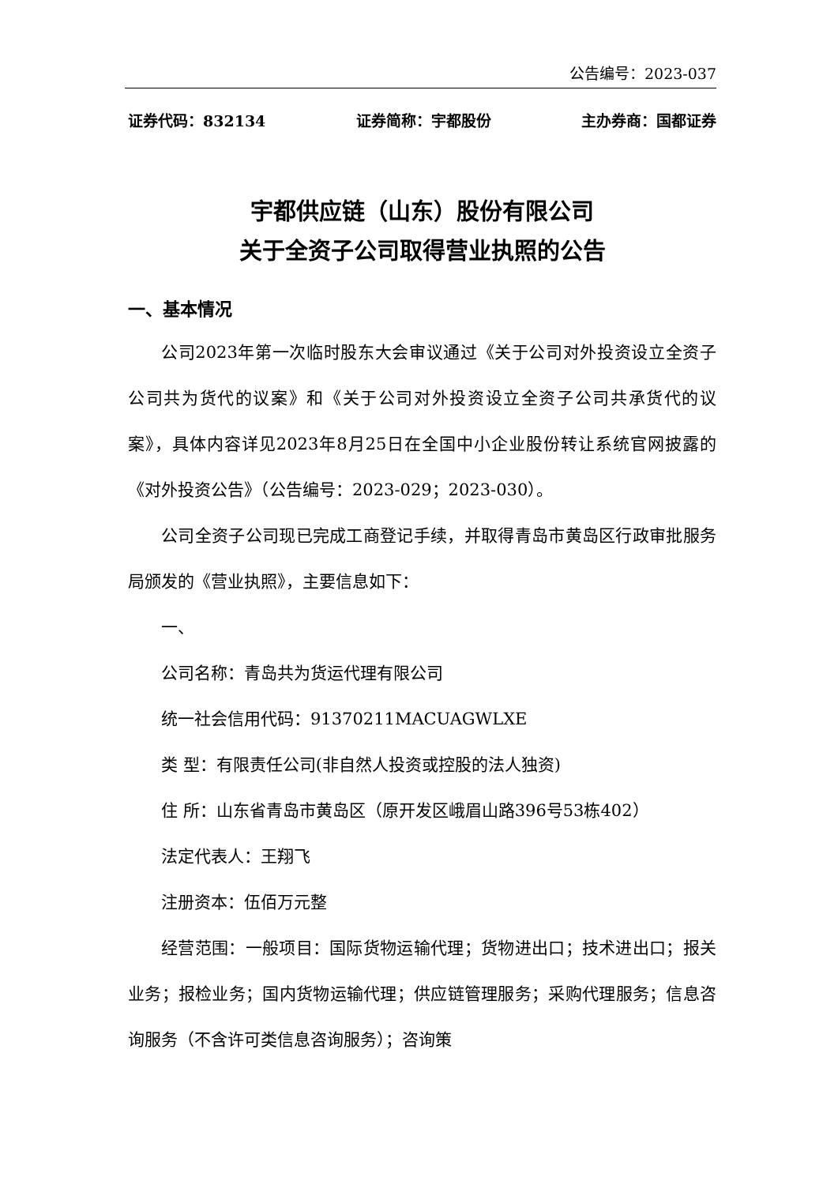公告编号：2023-037
证券代码：832134 证券简称：宇都股份 主办券商：国都证券
宇都供应链（山东）股份有限公司
关于全资子公司取得营业执照的公告
一、基本情况
公司2023年第一次临时股东大会审议通过《关于公司对外投资设立全资子公司共为货代的议案》和《关于公司对外投资设立全资子公司共承货代的议案》，具体内容详见2023年8月25日在全国中小企业股份转让系统官网披露的《对外投资公告》（公告编号：2023-029；2023-030）。
公司全资子公司现已完成工商登记手续，并取得青岛市黄岛区行政审批服务局颁发的《营业执照》，主要信息如下：
一、
公司名称：青岛共为货运代理有限公司
统一社会信用代码：91370211MACUAGWLXE
类 型：有限责任公司(非自然人投资或控股的法人独资)
住 所：山东省青岛市黄岛区（原开发区峨眉山路396号53栋402）
法定代表人：王翔飞
注册资本：伍佰万元整
经营范围：一般项目：国际货物运输代理；货物进出口；技术进出口；报关业务；报检业务；国内货物运输代理；供应链管理服务；采购代理服务；信息咨询服务（不含许可类信息咨询服务）；咨询策